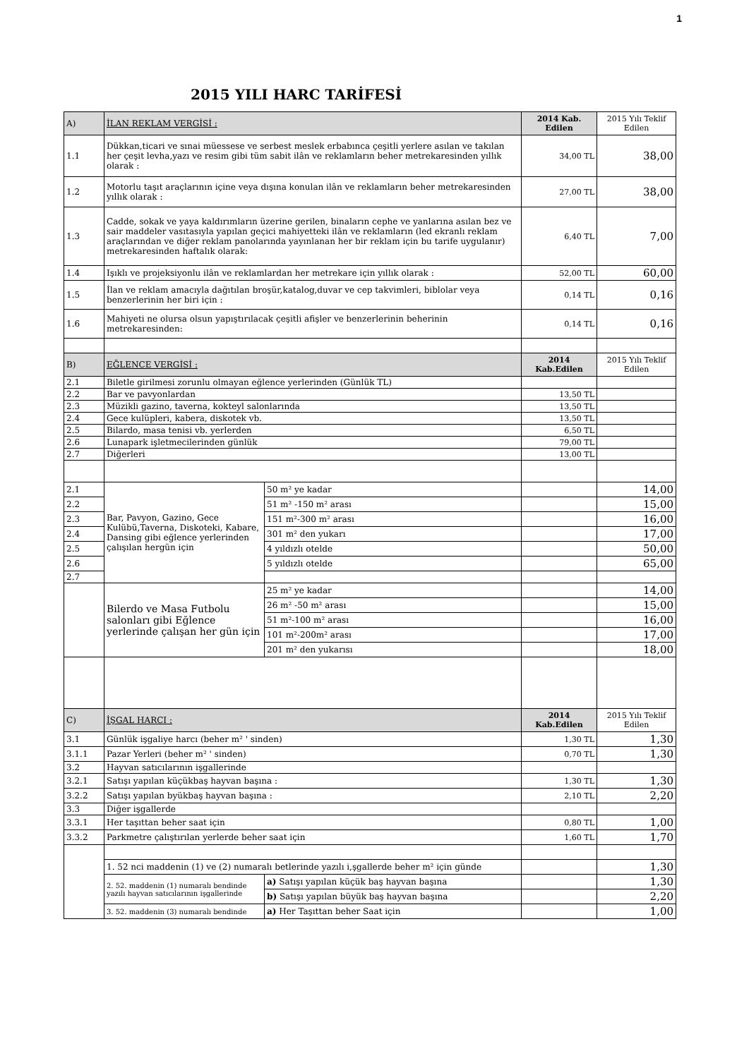1
2015 YILI HARC TARİFESİ
| A) | İLAN REKLAM VERGİSİ : | | 2014 Kab. Edilen | 2015 Yılı Teklif Edilen |
| 1.1 | Dükkan,ticari ve sınai müessese ve serbest meslek erbabınca çeşitli yerlere asılan ve takılan her çeşit levha,yazı ve resim gibi tüm sabit ilân ve reklamların beher metrekaresinden yıllık olarak : | | 34,00 TL | 38,00 |
| 1.2 | Motorlu taşıt araçlarının içine veya dışına konulan ilân ve reklamların beher metrekaresinden yıllık olarak : | | 27,00 TL | 38,00 |
| 1.3 | Cadde, sokak ve yaya kaldırımların üzerine gerilen, binaların cephe ve yanlarına asılan bez ve sair maddeler vasıtasıyla yapılan geçici mahiyetteki ilân ve reklamların (led ekranlı reklam araçlarından ve diğer reklam panolarında yayınlanan her bir reklam için bu tarife uygulanır) metrekaresinden haftalık olarak: | | 6,40 TL | 7,00 |
| 1.4 | Işıklı ve projeksiyonlu ilân ve reklamlardan her metrekare için yıllık olarak : | | 52,00 TL | 60,00 |
| 1.5 | İlan ve reklam amacıyla dağıtılan broşür,katalog,duvar ve cep takvimleri, biblolar veya benzerlerinin her biri için : | | 0,14 TL | 0,16 |
| 1.6 | Mahiyeti ne olursa olsun yapıştırılacak çeşitli afişler ve benzerlerinin beherinin metrekaresinden: | | 0,14 TL | 0,16 |
| B) | EĞLENCE VERGİSİ : | | 2014 Kab.Edilen | 2015 Yılı Teklif Edilen |
| 2.1 | Biletle girilmesi zorunlu olmayan eğlence yerlerinden (Günlük TL) | | | |
| 2.2 | Bar ve pavyonlardan | | 13,50 TL | |
| 2.3 | Müzikli gazino, taverna, kokteyl salonlarında | | 13,50 TL | |
| 2.4 | Gece kulüpleri, kabera, diskotek vb. | | 13,50 TL | |
| 2.5 | Bilardo, masa tenisi vb. yerlerden | | 6,50 TL | |
| 2.6 | Lunapark işletmecilerinden günlük | | 79,00 TL | |
| 2.7 | Diğerleri | | 13,00 TL | |
| 2.1 | Bar, Pavyon, Gazino, Gece Kulübü,Taverna, Diskoteki, Kabare, Dansing gibi eğlence yerlerinden çalışılan hergün için | 50 m² ye kadar | | 14,00 |
| 2.2 | | 51 m² -150 m² arası | | 15,00 |
| 2.3 | | 151 m²-300 m² arası | | 16,00 |
| 2.4 | | 301 m² den yukarı | | 17,00 |
| 2.5 | | 4 yıldızlı otelde | | 50,00 |
| 2.6 | | 5 yıldızlı otelde | | 65,00 |
| 2.7 | | | | |
| | Bilerdo ve Masa Futbolu salonları gibi Eğlence yerlerinde çalışan her gün için | 25 m² ye kadar | | 14,00 |
| | | 26 m² -50 m² arası | | 15,00 |
| | | 51 m²-100 m² arası | | 16,00 |
| | | 101 m²-200m² arası | | 17,00 |
| | | 201 m² den yukarısı | | 18,00 |
| C) | İŞGAL HARCI : | | 2014 Kab.Edilen | 2015 Yılı Teklif Edilen |
| 3.1 | Günlük işgaliye harcı (beher m² ' sinden) | | 1,30 TL | 1,30 |
| 3.1.1 | Pazar Yerleri (beher m² ' sinden) | | 0,70 TL | 1,30 |
| 3.2 | Hayvan satıcılarının işgallerinde | | | |
| 3.2.1 | Satışı yapılan küçükbaş hayvan başına : | | 1,30 TL | 1,30 |
| 3.2.2 | Satışı yapılan byükbaş hayvan başına : | | 2,10 TL | 2,20 |
| 3.3 | Diğer işgallerde | | | |
| 3.3.1 | Her taşıttan beher saat için | | 0,80 TL | 1,00 |
| 3.3.2 | Parkmetre çalıştırılan yerlerde beher saat için | | 1,60 TL | 1,70 |
| | 1. 52 nci maddenin (1) ve (2) numaralı betlerinde yazılı i,şgallerde beher m² için günde | | | 1,30 |
| | 2. 52. maddenin (1) numaralı bendinde yazılı hayvan satıcılarının işgallerinde | a) Satışı yapılan küçük baş hayvan başına | | 1,30 |
| | | b) Satışı yapılan büyük baş hayvan başına | | 2,20 |
| | 3. 52. maddenin (3) numaralı bendinde | a) Her Taşıttan beher Saat için | | 1,00 |